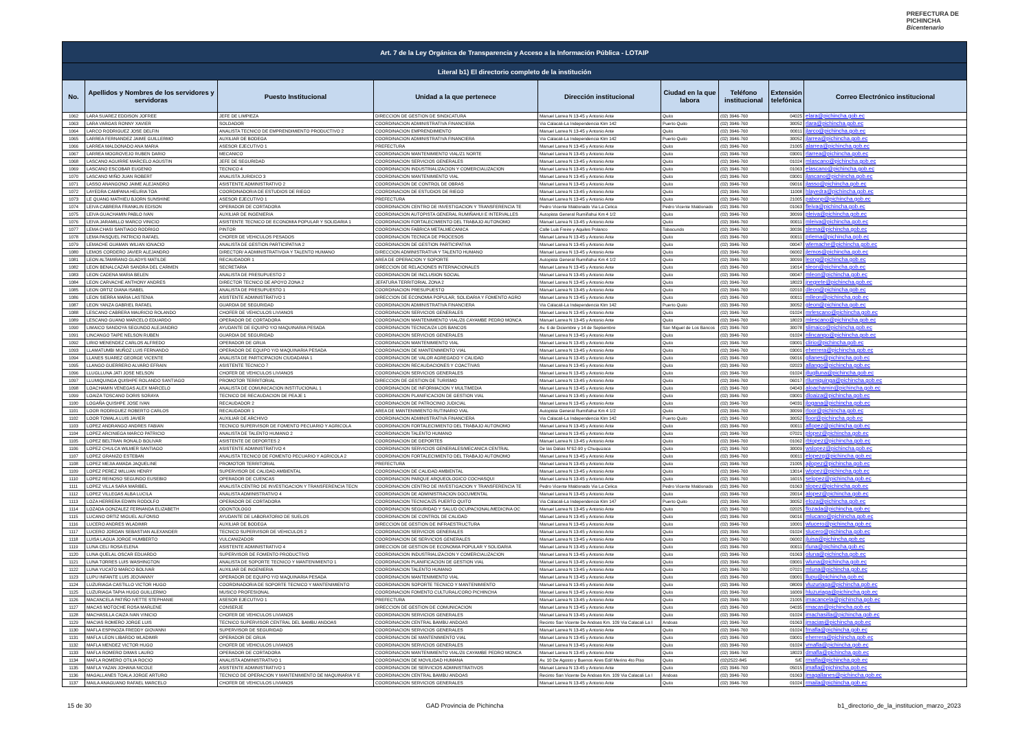PREFECTURA DE
PICHINCHA
Bicentenario
| Art. 7 de la Ley Orgánica de Transparencia y Acceso a la Información Pública - LOTAIP | | | | | | | | |
| --- | --- | --- | --- | --- | --- | --- | --- | --- |
| Literal b1) El directorio completo de la institución | | | | | | | | |
| No. | Apellidos y Nombres de los servidores y servidoras | Puesto Institucional | Unidad a la que pertenece | Dirección institucional | Ciudad en la que labora | Teléfono institucional | Extensión telefónica | Correo Electrónico institucional |
| 1062 | LARA SUAREZ EDDISON JOFREE | JEFE DE LIMPIEZA | DIRECCION DE GESTION DE SINDICATURA | Manuel Larrea N 13-45 y Antonio Ante | Quito | (02) 3946-760 | 04025 | elara@pichincha.gob.ec |
| 1063 | LARA VARGAS RONNY XAVIER | SOLDADOR | COORDINACION ADMINISTRATIVA FINANCIERA | Via Calacali-La Independencia Klm 142 | Puerto Quito | (02) 3946-760 | 30052 | rlara@pichincha.gob.ec |
| 1064 | LARCO RODRIGUEZ JOSE DELFIN | ANALISTA TECNICO DE EMPRENDIMIENTO PRODUCTIVO 2 | COORDINACION EMPRENDIMIENTO | Manuel Larrea N 13-45 y Antonio Ante | Quito | (02) 3946-760 | 00011 | jlarco@pichincha.gob.ec |
| 1065 | LARREA FERNANDEZ JAIME GUILLERMO | AUXILIAR DE BODEGA | COORDINACION ADMINISTRATIVA FINANCIERA | Via Calacali-La Independencia Klm 142 | Puerto Quito | (02) 3946-760 | 30052 | jlarrea@pichincha.gob.ec |
| 1066 | LARREA MALDONADO ANA MARIA | ASESOR EJECUTIVO 1 | PREFECTURA | Manuel Larrea N 13-45 y Antonio Ante | Quito | (02) 3946-760 | 21005 | alarrea@pichincha.gob.ec |
| 1067 | LARREA MOGROVEJO RUBEN DARIO | MECANICO | COORDINACION MANTENIMIENTO VIAL/Z1 NORTE | Manuel Larrea N 13-45 y Antonio Ante | Quito | (02) 3946-760 | 03001 | rlarrea@pichincha.gob.ec |
| 1068 | LASCANO AGUIRRE MARCELO AGUSTIN | JEFE DE SEGURIDAD | COORDINACION SERVICIOS GENERALES | Manuel Larrea N 13-45 y Antonio Ante | Quito | (02) 3946-760 | 01024 | mlascano@pichincha.gob.ec |
| 1069 | LASCANO ESCOBAR EUGENIO | TECNICO 4 | COORDINACION INDUSTRIALIZACION Y COMERCIALIZACION | Manuel Larrea N 13-45 y Antonio Ante | Quito | (02) 3946-760 | 01063 | elascano@pichincha.gob.ec |
| 1070 | LASCANO MIÑO JUAN ROBERT | ANALISTA JURIDICO 3 | COORDINACION MANTENIMIENTO VIAL | Manuel Larrea N 13-45 y Antonio Ante | Quito | (02) 3946-760 | 03001 | jlascano@pichincha.gob.ec |
| 1071 | LASSO ANANGONO JAIME ALEJANDRO | ASISTENTE ADMINISTRATIVO 2 | COORDINACION DE CONTROL DE OBRAS | Manuel Larrea N 13-45 y Antonio Ante | Quito | (02) 3946-760 | 09016 | jlasso@pichincha.gob.ec |
| 1072 | LAYEDRA CAMPANA HELIRIA TOA | COORDINADOR/A DE ESTUDIOS DE RIEGO | COORDINACION DE ESTUDIOS DE RIEGO | Manuel Larrea N 13-45 y Antonio Ante | Quito | (02) 3946-760 | 11008 | hlayedra@pichincha.gob.ec |
| 1073 | LE QUANG MATHIEU BJORN SUNSHINE | ASESOR EJECUTIVO 1 | PREFECTURA | Manuel Larrea N 13-45 y Antonio Ante | Quito | (02) 3946-760 | 21005 | pabonp@pichincha.gob.ec |
| 1074 | LEIVA CABRERA FRANKLIN EDISON | OPERADOR DE CORTADORA | COORDINACION CENTRO DE INVESTIGACION Y TRANSFERENCIA TE | Pedro Vicente Maldonado Via La Celica | Pedro Vicente Maldonado | (02) 3946-760 | 01063 | fleiva@pichincha.gob.ec |
| 1075 | LEIVA GUACHAMIN PABLO IVAN | AUXILIAR DE INGENIERIA | COORDINACION AUTOPISTA GENERAL RUMIÑAHUI E INTERVALLES | Autopista General Rumiñahui Km 4 1/2 | Quito | (02) 3946-760 | 30099 | pleiva@pichincha.gob.ec |
| 1076 | LEIVA JARAMILLO MARCO VINICIO | ASISTENTE TECNICO DE ECONOMIA POPULAR Y SOLIDARIA 1 | COORDINACION FORTALECIMIENTO DEL TRABAJO AUTONOMO | Manuel Larrea N 13-45 y Antonio Ante | Quito | (02) 3946-760 | 00011 | mleiva@pichincha.gob.ec |
| 1077 | LEMA CHASI SANTIAGO RODRIGO | PINTOR | COORDINACION FABRICA METALMECANICA | Calle Luis Freire y Aquiles Polanco | Tabacundo | (02) 3946-760 | 30036 | slema@pichincha.gob.ec |
| 1078 | LEMA PASQUEL PATRICIO RAFAEL | CHOFER DE VEHICULOS PESADOS | COORDINACION TECNICA DE PROCESOS | Manuel Larrea N 13-45 y Antonio Ante | Quito | (02) 3946-760 | 00011 | prlema@pichincha.gob.ec |
| 1079 | LEMACHE GUAMAN WILIAN IGNACIO | ANALISTA DE GESTION PARTICIPATIVA 2 | COORDINACION DE GESTION PARTICIPATIVA | Manuel Larrea N 13-45 y Antonio Ante | Quito | (02) 3946-760 | 00047 | wlemache@pichincha.gob.ec |
| 1080 | LEMOS CORDERO JAVIER ALEJANDRO | DIRECTOR/ A ADMINISTRATIVO/A Y TALENTO HUMANO | DIRECCION ADMINISTRATIVA Y TALENTO HUMANO | Manuel Larrea N 13-45 y Antonio Ante | Quito | (02) 3946-760 | 06002 | jlemos@pichincha.gob.ec |
| 1081 | LEON ALTAMIRANO GLADYS MATILDE | RECAUDADOR 1 | AREA DE OPERACION Y SOPORTE | Autopista General Rumiñahui Km 4 1/2 | Quito | (02) 3946-760 | 30099 | leong@pichincha.gob.ec |
| 1082 | LEON BENALCAZAR SANDRA DEL CARMEN | SECRETARIA | DIRECCION DE RELACIONES INTERNACIONALES | Manuel Larrea N 13-45 y Antonio Ante | Quito | (02) 3946-760 | 19014 | sleon@pichincha.gob.ec |
| 1083 | LEON CADENA MARIA BELEN | ANALISTA DE PRESUPUESTO 2 | COORDINACION DE INCLUSION SOCIAL | Manuel Larrea N 13-45 y Antonio Ante | Quito | (02) 3946-760 | 00047 | mleon@pichincha.gob.ec |
| 1084 | LEON CARVACHE ANTHONY ANDRES | DIRECTOR TECNICO DE APOYO ZONA 2 | JEFATURA TERRITORIAL ZONA 2 | Manuel Larrea N 13-45 y Antonio Ante | Quito | (02) 3946-760 | 18023 | jnegrete@pichincha.gob.ec |
| 1085 | LEON ORTIZ DIANA ISABEL | ANALISTA DE PRESUPUESTO 1 | COORDINACION PRESUPUESTO | Manuel Larrea N 13-45 y Antonio Ante | Quito | (02) 3946-760 | 02010 | dleon@pichincha.gob.ec |
| 1086 | LEON SIERRA MARIA LASTENIA | ASISTENTE ADMINISTRATIVO 1 | DIRECCION DE ECONOMIA POPULAR, SOLIDARIA Y FOMENTO AGRO | Manuel Larrea N 13-45 y Antonio Ante | Quito | (02) 3946-760 | 00011 | mlleon@pichincha.gob.ec |
| 1087 | LEON YANZA GABRIEL RAFAEL | GUARDIA DE SEGURIDAD | COORDINACION ADMINISTRATIVA FINANCIERA | Via Calacali-La Independencia Klm 142 | Puerto Quito | (02) 3946-760 | 30052 | gleon@pichincha.gob.ec |
| 1088 | LESCANO CABRERA MAURICIO ROLANDO | CHOFER DE VEHICULOS LIVIANOS | COORDINACION SERVICIOS GENERALES | Manuel Larrea N 13-45 y Antonio Ante | Quito | (02) 3946-760 | 01024 | mrlescano@pichincha.gob.ec |
| 1089 | LESCANO GUANO MARCELO EDUARDO | OPERADOR DE CORTADORA | COORDINACION MANTENIMIENTO VIAL/Z6 CAYAMBE PEDRO MONCA | Manuel Larrea N 13-45 y Antonio Ante | Quito | (02) 3946-760 | 18023 | mlescano@pichincha.gob.ec |
| 1090 | LIMAICO SANDOYA SEGUNDO ALEJANDRO | AYUDANTE DE EQUIPO Y/O MAQUINARIA PESADA | COORDINACION TECNICA/Z4 LOS BANCOS | Av. 6 de Diciembre y 14 de Septiembre | San Miguel de Los Bancos | (02) 3946-760 | 30078 | slimaico@pichincha.gob.ec |
| 1091 | LINCANGO TAIPE NELSON RUBEN | GUARDIA DE SEGURIDAD | COORDINACION SERVICIOS GENERALES | Manuel Larrea N 13-45 y Antonio Ante | Quito | (02) 3946-760 | 01024 | nlincango@pichincha.gob.ec |
| 1092 | LIRIO MENENDEZ CARLOS ALFREDO | OPERADOR DE GRUA | COORDINACION MANTENIMIENTO VIAL | Manuel Larrea N 13-45 y Antonio Ante | Quito | (02) 3946-760 | 03001 | clirio@pichincha.gob.ec |
| 1093 | LLAMATUMBI MUÑOZ LUIS FERNANDO | OPERADOR DE EQUIPO Y/O MAQUINARIA PESADA | COORDINACION DE MANTENIMIENTO VIAL | Manuel Larrea N 13-45 y Antonio Ante | Quito | (02) 3946-760 | 03001 | eherrera@pichincha.gob.ec |
| 1094 | LLANES SUAREZ GEORGE VICENTE | ANALISTA DE PARTICIPACION CIUDADANA 1 | COORDINACION DE VALOR AGREGADO Y CALIDAD | Manuel Larrea N 13-45 y Antonio Ante | Quito | (02) 3946-760 | 09016 | gllanes@pichincha.gob.ec |
| 1095 | LLANGO GUERRERO ALVARO EFRAIN | ASISTENTE TECNICO 7 | COORDINACION RECAUDACIONES Y COACTIVAS | Manuel Larrea N 13-45 y Antonio Ante | Quito | (02) 3946-760 | 02023 | allango@pichincha.gob.ec |
| 1096 | LLUGLLUNA JATI JOSE NELSON | CHOFER DE VEHICULOS LIVIANOS | COORDINACION SERVICIOS GENERALES | Manuel Larrea N 13-45 y Antonio Ante | Quito | (02) 3946-760 | 01024 | jlluglluna@pichincha.gob.ec |
| 1097 | LLUMIQUINGA QUISHPE ROLANDO SANTIAGO | PROMOTOR TERRITORIAL | DIRECCION DE GESTION DE TURISMO | Manuel Larrea N 13-45 y Antonio Ante | Quito | (02) 3946-760 | 06017 | rllumiquinga@pichincha.gob.ec |
| 1098 | LOACHAMIN VENEGAS ALEX MARCELO | ANALISTA DE COMUNICACION INSTITUCIONAL 1 | COORDINACION DE INFORMACION Y MULTIMEDIA | Manuel Larrea N 13-45 y Antonio Ante | Quito | (02) 3946-760 | 04043 | aloachamin@pichincha.gob.ec |
| 1099 | LOAIZA TOSCANO DORIS SORAYA | TECNICO DE RECAUDACION DE PEAJE 1 | COORDINACION PLANIFICACION DE GESTION VIAL | Manuel Larrea N 13-45 y Antonio Ante | Quito | (02) 3946-760 | 03001 | dloaiza@pichincha.gob.ec |
| 1100 | LOGAÑA QUISHPE JOSE IVAN | RECAUDADOR 2 | COORDINACION DE PATROCINIO JUDICIAL | Manuel Larrea N 13-45 y Antonio Ante | Quito | (02) 3946-760 | 04031 | jlogana@pichincha.gob.ec |
| 1101 | LOOR RODRIGUEZ ROBERTO CARLOS | RECAUDADOR 1 | AREA DE MANTENIMIENTO RUTINARIO VIAL | Autopista General Rumiñahui Km 4 1/2 | Quito | (02) 3946-760 | 30099 | rloor@pichincha.gob.ec |
| 1102 | LOOR TOMALA LUIS JAVIER | AUXILIAR DE ARCHIVO | COORDINACION ADMINISTRATIVA FINANCIERA | Via Calacali-La Independencia Klm 142 | Puerto Quito | (02) 3946-760 | 30052 | lloor@pichincha.gob.ec |
| 1103 | LOPEZ ANDRANGO ANDRES FABIAN | TECNICO SUPERVISOR DE FOMENTO PECUARIO Y AGRICOLA | COORDINACION FORTALECIMIENTO DEL TRABAJO AUTONOMO | Manuel Larrea N 13-45 y Antonio Ante | Quito | (02) 3946-760 | 00011 | aflopez@pichincha.gob.ec |
| 1104 | LOPEZ ARCINIEGA MARCO PATRICIO | ANALISTA DE TALENTO HUMANO 2 | COORDINACION TALENTO HUMANO | Manuel Larrea N 13-45 y Antonio Ante | Quito | (02) 3946-760 | 07021 | plopez@pichincha.gob.ec |
| 1105 | LOPEZ BELTRAN RONALD BOLIVAR | ASISTENTE DE DEPORTES 2 | COORDINACION DE DEPORTES | Manuel Larrea N 13-45 y Antonio Ante | Quito | (02) 3946-760 | 01062 | rblopez@pichincha.gob.ec |
| 1106 | LOPEZ CHULCA WILMER SANTIAGO | ASISTENTE ADMINISTRATIVO 4 | COORDINACION SERVICIOS GENERALES/MECANICA CENTRAL | De las Dalias N°62-90 y Chuquizaca | Quito | (02) 3946-760 | 30009 | wslopez@pichincha.gob.ec |
| 1107 | LOPEZ GRANIZO ESTEBAN | ANALISTA TECNICO DE FOMENTO PECUARIO Y AGRICOLA 2 | COORDINACION FORTALECIMIENTO DEL TRABAJO AUTONOMO | Manuel Larrea N 13-45 y Antonio Ante | Quito | (02) 3946-760 | 00011 | elopezg@pichincha.gob.ec |
| 1108 | LOPEZ MEJIA AMADA JAQUELINE | PROMOTOR TERRITORIAL | PREFECTURA | Manuel Larrea N 13-45 y Antonio Ante | Quito | (02) 3946-760 | 21005 | ajlopez@pichincha.gob.ec |
| 1109 | LOPEZ PEREZ WILLIAN HENRY | SUPERVISOR DE CALIDAD AMBIENTAL | COORDINACION DE CALIDAD AMBIENTAL | Manuel Larrea N 13-45 y Antonio Ante | Quito | (02) 3946-760 | 13014 | wlopez@pichincha.gob.ec |
| 1110 | LOPEZ REINOSO SEGUNDO EUSEBIO | OPERADOR DE CUENCAS | COORDINACION PARQUE ARQUEOLOGICO COCHASQUI | Manuel Larrea N 13-45 y Antonio Ante | Quito | (02) 3946-760 | 16015 | selopez@pichincha.gob.ec |
| 1111 | LOPEZ VILLA SARA MARIBEL | ANALISTA CENTRO DE INVESTIGACION Y TRANSFERENCIA TECN | COORDINACION CENTRO DE INVESTIGACION Y TRANSFERENCIA TE | Pedro Vicente Maldonado Via La Celica | Pedro Vicente Maldonado | (02) 3946-760 | 01063 | slopez@pichincha.gob.ec |
| 1112 | LOPEZ VILLEGAS ALBA LUCILA | ANALISTA ADMINISTRATIVO 4 | COORDINACION DE ADMINISTRACION DOCUMENTAL | Manuel Larrea N 13-45 y Antonio Ante | Quito | (02) 3946-760 | 20014 | alopez@pichincha.gob.ec |
| 1113 | LOZA HERRERA EDWIN RODOLFO | OPERADOR DE CORTADORA | COORDINACION TECNICA/Z5 PUERTO QUITO | Via Calacali-La Independencia Klm 147 | Puerto Quito | (02) 3946-760 | 30052 | eloza@pichincha.gob.ec |
| 1114 | LOZADA GONZALEZ FERNANDA ELIZABETH | ODONTOLOGO | COORDINACION SEGURIDAD Y SALUD OCUPACIONAL/MEDICINA OC | Manuel Larrea N 13-45 y Antonio Ante | Quito | (02) 3946-760 | 02025 | flozada@pichincha.gob.ec |
| 1115 | LUCANO ORTIZ MIGUEL ALFONSO | AYUDANTE DE LABORATORIO DE SUELOS | COORDINACION DE CONTROL DE CALIDAD | Manuel Larrea N 13-45 y Antonio Ante | Quito | (02) 3946-760 | 09016 | mlucano@pichincha.gob.ec |
| 1116 | LUCERO ANDRES WLADIMIR | AUXILIAR DE BODEGA | DIRECCION DE GESTION DE INFRAESTRUCTURA | Manuel Larrea N 13-45 y Antonio Ante | Quito | (02) 3946-760 | 10001 | wlucero@pichincha.gob.ec |
| 1117 | LUCERO JORDAN SEBASTIAN ALEXANDER | TECNICO SUPERVISOR DE VEHICULOS 2 | COORDINACION SERVICIOS GENERALES | Manuel Larrea N 13-45 y Antonio Ante | Quito | (02) 3946-760 | 01024 | slucero@pichincha.gob.ec |
| 1118 | LUISA LAGUA JORGE HUMBERTO | VULCANIZADOR | COORDINACION DE SERVICIOS GENERALES | Manuel Larrea N 13-45 y Antonio Ante | Quito | (02) 3946-760 | 06002 | jluisa@pichincha.gob.ec |
| 1119 | LUNA CELI ROSA ELENA | ASISTENTE ADMINISTRATIVO 4 | DIRECCION DE GESTION DE ECONOMIA POPULAR Y SOLIDARIA | Manuel Larrea N 13-45 y Antonio Ante | Quito | (02) 3946-760 | 00011 | rluna@pichincha.gob.ec |
| 1120 | LUNA QUELAL OSCAR EDUARDO | SUPERVISOR DE FOMENTO PRODUCTIVO | COORDINACION INDUSTRIALIZACION Y COMERCIALIZACION | Manuel Larrea N 13-45 y Antonio Ante | Quito | (02) 3946-760 | 01063 | oluna@pichincha.gob.ec |
| 1121 | LUNA TORRES LUIS WASHINGTON | ANALISTA DE SOPORTE TECNICO Y MANTENIMIENTO 1 | COORDINACION PLANIFICACION DE GESTION VIAL | Manuel Larrea N 13-45 y Antonio Ante | Quito | (02) 3946-760 | 03001 | wluna@pichincha.gob.ec |
| 1122 | LUNA YUCATO MARCO BOLIVAR | AUXILIAR DE INGENIERIA | COORDINACION TALENTO HUMANO | Manuel Larrea N 13-45 y Antonio Ante | Quito | (02) 3946-760 | 07021 | mluna@pichincha.gob.ec |
| 1123 | LUPU INFANTE LUIS JEOVANNY | OPERADOR DE EQUIPO Y/O MAQUINARIA PESADA | COORDINACION MANTENIMIENTO VIAL | Manuel Larrea N 13-45 y Antonio Ante | Quito | (02) 3946-760 | 03001 | llupu@pichincha.gob.ec |
| 1124 | LUZURIAGA CASTILLO VICTOR HUGO | COORDINADOR/A DE SOPORTE TECNICO Y MANTENIMIENTO | COORDINACION SOPORTE TECNICO Y MANTENIMIENTO | Manuel Larrea N 13-45 y Antonio Ante | Quito | (02) 3946-760 | 08009 | vluzuriaga@pichincha.gob.ec |
| 1125 | LUZURIAGA TAPIA HUGO GUILLERMO | MUSICO PROFESIONAL | COORDINACION FOMENTO CULTURAL/CORO PICHINCHA | Manuel Larrea N 13-45 y Antonio Ante | Quito | (02) 3946-760 | 16009 | hluzuriaga@pichincha.gob.ec |
| 1126 | MACANCELA PATIÑO IVETTE STEPHANIE | ASESOR EJECUTIVO 1 | PREFECTURA | Manuel Larrea N 13-45 y Antonio Ante | Quito | (02) 3946-760 | 21005 | imacancela@pichincha.gob.ec |
| 1127 | MACAS MOTOCHE ROSA MARLENE | CONSERJE | DIRECCION DE GESTION DE COMUNICACION | Manuel Larrea N 13-45 y Antonio Ante | Quito | (02) 3946-760 | 04035 | rmacas@pichincha.gob.ec |
| 1128 | MACHASILLA CAIZA IVAN VINICIO | CHOFER DE VEHICULOS LIVIANOS | COORDINACION SERVICIOS GENERALES | Manuel Larrea N 13-45 y Antonio Ante | Quito | (02) 3946-760 | 01024 | imachasilla@pichincha.gob.ec |
| 1129 | MACIAS ROMERO JORGE LUIS | TECNICO SUPERVISOR CENTRAL DEL BAMBU ANDOAS | COORDINACION CENTRAL BAMBU ANDOAS | Recinto San Vicente De Andoas Km. 109 Via Calacali La I | Andoas | (02) 3946-760 | 01063 | jmacias@pichincha.gob.ec |
| 1130 | MAFLA ESPINOZA FREDDY GIOVANNI | SUPERVISOR DE SEGURIDAD | COORDINACION SERVICIOS GENERALES | Manuel Larrea N 13-45 y Antonio Ante | Quito | (02) 3946-760 | 01024 | fmafla@pichincha.gob.ec |
| 1131 | MAFLA LEON LIBARDO WLADIMIR | OPERADOR DE GRUA | COORDINACION DE MANTENIMIENTO VIAL | Manuel Larrea N 13-45 y Antonio Ante | Quito | (02) 3946-760 | 03001 | eherrera@pichincha.gob.ec |
| 1132 | MAFLA MENDEZ VICTOR HUGO | CHOFER DE VEHICULOS LIVIANOS | COORDINACION SERVICIOS GENERALES | Manuel Larrea N 13-45 y Antonio Ante | Quito | (02) 3946-760 | 01024 | vmafla@pichincha.gob.ec |
| 1133 | MAFLA ROMERO DIMAS LAURO | OPERADOR DE CORTADORA | COORDINACION MANTENIMIENTO VIAL/Z6 CAYAMBE PEDRO MONCA | Manuel Larrea N 13-45 y Antonio Ante | Quito | (02) 3946-760 | 18023 | dmafla@pichincha.gob.ec |
| 1134 | MAFLA ROMERO OTILIA ROCIO | ANALISTA ADMINISTRATIVO 1 | COORDINACION DE MOVILIDAD HUMANA | Av. 10 De Agosto y Buenos Aires Edif Merino 4to Piso | Quito | (02)2522-845 | S/E | rmafla@pichincha.gob.ec |
| 1135 | MAFLA YAZAN JOHANA NICOLE | ASISTENTE ADMINISTRATIVO 1 | COORDINACION DE SERVICIOS ADMINISTRATIVOS | Manuel Larrea N 13-45 y Antonio Ante | Quito | (02) 3946-760 | 05015 | jmafla@pichincha.gob.ec |
| 1136 | MAGALLANES TOALA JORGE ARTURO | TECNICO DE OPERACION Y MANTENIMIENTO DE MAQUINARIA Y E | COORDINACION CENTRAL BAMBU ANDOAS | Recinto San Vicente De Andoas Km. 109 Via Calacali La I | Andoas | (02) 3946-760 | 01063 | jmagallanes@pichincha.gob.ec |
| 1137 | MAILA ANAGUANO RAFAEL MARCELO | CHOFER DE VEHICULOS LIVIANOS | COORDINACION SERVICIOS GENERALES | Manuel Larrea N 13-45 y Antonio Ante | Quito | (02) 3946-760 | 01024 | rmaila@pichincha.gob.ec |
15 de 30 GAD Provincia de Pichincha b1_directorio_de_la_institucion_marzo_2023